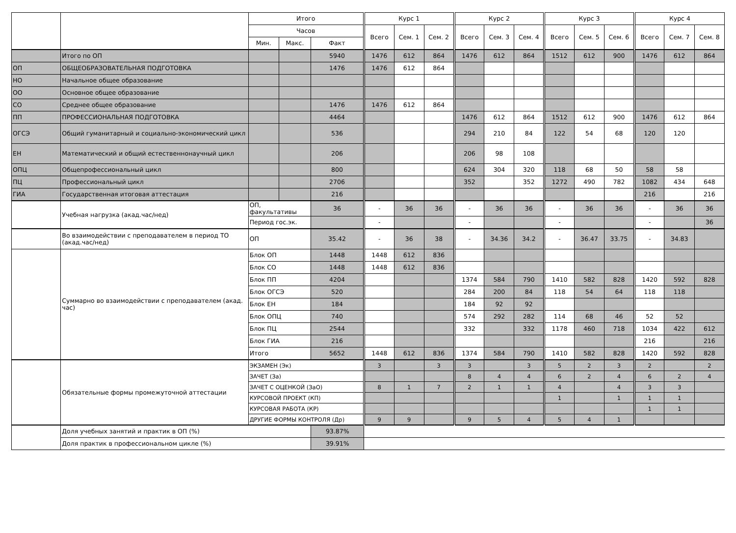| | | Итого | | | Курс 1 | | | Курс 2 | | | Курс 3 | | | Курс 4 | | |
| --- | --- | --- | --- | --- | --- | --- | --- | --- | --- | --- | --- | --- | --- | --- | --- | --- |
| | | Часов | | | Всего | Сем. 1 | Сем. 2 | Всего | Сем. 3 | Сем. 4 | Всего | Сем. 5 | Сем. 6 | Всего | Сем. 7 | Сем. 8 |
| | | Мин. | Макс. | Факт | | | | | | | | | | | | |
| | Итого по ОП | | | 5940 | 1476 | 612 | 864 | 1476 | 612 | 864 | 1512 | 612 | 900 | 1476 | 612 | 864 |
| ОП | ОБЩЕОБРАЗОВАТЕЛЬНАЯ ПОДГОТОВКА | | | 1476 | 1476 | 612 | 864 | | | | | | | | | |
| НО | Начальное общее образование | | | | | | | | | | | | | | | |
| ОО | Основное общее образование | | | | | | | | | | | | | | | |
| СО | Среднее общее образование | | | 1476 | 1476 | 612 | 864 | | | | | | | | | |
| ПП | ПРОФЕССИОНАЛЬНАЯ ПОДГОТОВКА | | | 4464 | | | | 1476 | 612 | 864 | 1512 | 612 | 900 | 1476 | 612 | 864 |
| ОГСЭ | Общий гуманитарный и социально-экономический цикл | | | 536 | | | | 294 | 210 | 84 | 122 | 54 | 68 | 120 | 120 | |
| ЕН | Математический и общий естественнонаучный цикл | | | 206 | | | | 206 | 98 | 108 | | | | | | |
| ОПЦ | Общепрофессиональный цикл | | | 800 | | | | 624 | 304 | 320 | 118 | 68 | 50 | 58 | 58 | |
| ПЦ | Профессиональный цикл | | | 2706 | | | | 352 | | 352 | 1272 | 490 | 782 | 1082 | 434 | 648 |
| ГИА | Государственная итоговая аттестация | | | 216 | | | | | | | | | | 216 | | 216 |
| | Учебная нагрузка (акад.час/нед) | ОП, факультативы | | 36 | - | 36 | 36 | - | 36 | 36 | - | 36 | 36 | - | 36 | 36 |
| | | Период гос.эк. | | | - | | | - | | | - | | | - | | 36 |
| | Во взаимодействии с преподавателем в период ТО (акад.час/нед) | ОП | | 35.42 | - | 36 | 38 | - | 34.36 | 34.2 | - | 36.47 | 33.75 | - | 34.83 | |
| | Суммарно во взаимодействии с преподавателем (акад. час) | Блок ОП | | 1448 | 1448 | 612 | 836 | | | | | | | | | |
| | | Блок СО | | 1448 | 1448 | 612 | 836 | | | | | | | | | |
| | | Блок ПП | | 4204 | | | | 1374 | 584 | 790 | 1410 | 582 | 828 | 1420 | 592 | 828 |
| | | Блок ОГСЭ | | 520 | | | | 284 | 200 | 84 | 118 | 54 | 64 | 118 | 118 | |
| | | Блок ЕН | | 184 | | | | 184 | 92 | 92 | | | | | | |
| | | Блок ОПЦ | | 740 | | | | 574 | 292 | 282 | 114 | 68 | 46 | 52 | 52 | |
| | | Блок ПЦ | | 2544 | | | | 332 | | 332 | 1178 | 460 | 718 | 1034 | 422 | 612 |
| | | Блок ГИА | | 216 | | | | | | | | | | 216 | | 216 |
| | | Итого | | 5652 | 1448 | 612 | 836 | 1374 | 584 | 790 | 1410 | 582 | 828 | 1420 | 592 | 828 |
| | Обязательные формы промежуточной аттестации | ЭКЗАМЕН (Эк) | | | 3 | | 3 | 3 | | 3 | 5 | 2 | 3 | 2 | | 2 |
| | | ЗАЧЕТ (За) | | | | | | 8 | 4 | 4 | 6 | 2 | 4 | 6 | 2 | 4 |
| | | ЗАЧЕТ С ОЦЕНКОЙ (ЗаО) | | | 8 | 1 | 7 | 2 | 1 | 1 | 4 | | 4 | 3 | 3 | |
| | | КУРСОВОЙ ПРОЕКТ (КП) | | | | | | | | | 1 | | 1 | 1 | 1 | |
| | | КУРСОВАЯ РАБОТА (КР) | | | | | | | | | | | | 1 | 1 | |
| | | ДРУГИЕ ФОРМЫ КОНТРОЛЯ (Др) | | | 9 | 9 | | 9 | 5 | 4 | 5 | 4 | 1 | | | |
| | Доля учебных занятий и практик в ОП (%) | | | 93.87% | | | | | | | | | | | | |
| | Доля практик в профессиональном цикле (%) | | | 39.91% | | | | | | | | | | | | |